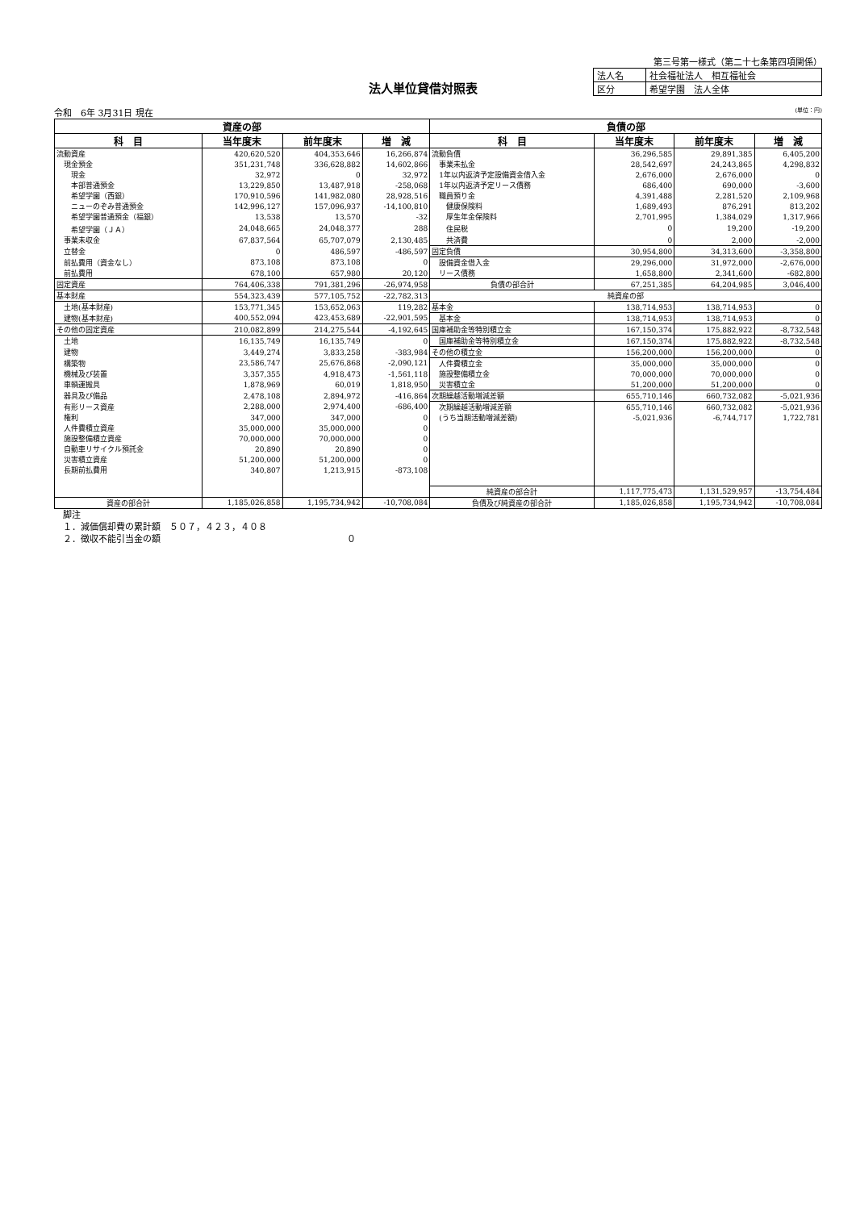第三号第一様式（第二十七条第四項関係）
法人単位貸借対照表
| 法人名 | 社会福祉法人 相互福祉会 |
| 区分 | 希望学園 法人全体 |
令和　6年 3月31日 現在 (単位：円)
| 資産の部 | | | | 負債の部 | | | |
| --- | --- | --- | --- | --- | --- | --- | --- |
| 科 目 | 当年度末 | 前年度末 | 増 減 | 科 目 | 当年度末 | 前年度末 | 増 減 |
| 流動資産 | 420,620,520 | 404,353,646 | 16,266,874 | 流動負債 | 36,296,585 | 29,891,385 | 6,405,200 |
| 現金預金 | 351,231,748 | 336,628,882 | 14,602,866 | 事業未払金 | 28,542,697 | 24,243,865 | 4,298,832 |
| 現金 | 32,972 | 0 | 32,972 | 1年以内返済予定設備資金借入金 | 2,676,000 | 2,676,000 | 0 |
| 本部普通預金 | 13,229,850 | 13,487,918 | -258,068 | 1年以内返済予定リース債務 | 686,400 | 690,000 | -3,600 |
| 希望学園（西銀） | 170,910,596 | 141,982,080 | 28,928,516 | 職員預り金 | 4,391,488 | 2,281,520 | 2,109,968 |
| ニューのぞみ普通預金 | 142,996,127 | 157,096,937 | -14,100,810 | 健康保険料 | 1,689,493 | 876,291 | 813,202 |
| 希望学園普通預金（福銀） | 13,538 | 13,570 | -32 | 厚生年金保険料 | 2,701,995 | 1,384,029 | 1,317,966 |
| 希望学園（ＪＡ） | 24,048,665 | 24,048,377 | 288 | 住民税 | 0 | 19,200 | -19,200 |
| 事業未収金 | 67,837,564 | 65,707,079 | 2,130,485 | 共済費 | 0 | 2,000 | -2,000 |
| 立替金 | 0 | 486,597 | -486,597 | 固定負債 | 30,954,800 | 34,313,600 | -3,358,800 |
| 前払費用（資金なし） | 873,108 | 873,108 | 0 | 設備資金借入金 | 29,296,000 | 31,972,000 | -2,676,000 |
| 前払費用 | 678,100 | 657,980 | 20,120 | リース債務 | 1,658,800 | 2,341,600 | -682,800 |
| 固定資産 | 764,406,338 | 791,381,296 | -26,974,958 | 負債の部合計 | 67,251,385 | 64,204,985 | 3,046,400 |
| 基本財産 | 554,323,439 | 577,105,752 | -22,782,313 | 純資産の部 | | | |
| 土地(基本財産) | 153,771,345 | 153,652,063 | 119,282 | 基本金 | 138,714,953 | 138,714,953 | 0 |
| 建物(基本財産) | 400,552,094 | 423,453,689 | -22,901,595 | 基本金 | 138,714,953 | 138,714,953 | 0 |
| その他の固定資産 | 210,082,899 | 214,275,544 | -4,192,645 | 国庫補助金等特別積立金 | 167,150,374 | 175,882,922 | -8,732,548 |
| 土地 | 16,135,749 | 16,135,749 | 0 | 国庫補助金等特別積立金 | 167,150,374 | 175,882,922 | -8,732,548 |
| 建物 | 3,449,274 | 3,833,258 | -383,984 | その他の積立金 | 156,200,000 | 156,200,000 | 0 |
| 構築物 | 23,586,747 | 25,676,868 | -2,090,121 | 人件費積立金 | 35,000,000 | 35,000,000 | 0 |
| 機械及び装置 | 3,357,355 | 4,918,473 | -1,561,118 | 施設整備積立金 | 70,000,000 | 70,000,000 | 0 |
| 車輌運搬具 | 1,878,969 | 60,019 | 1,818,950 | 災害積立金 | 51,200,000 | 51,200,000 | 0 |
| 器具及び備品 | 2,478,108 | 2,894,972 | -416,864 | 次期繰越活動増減差額 | 655,710,146 | 660,732,082 | -5,021,936 |
| 有形リース資産 | 2,288,000 | 2,974,400 | -686,400 | 次期繰越活動増減差額 | 655,710,146 | 660,732,082 | -5,021,936 |
| 権利 | 347,000 | 347,000 | 0 | (うち当期活動増減差額) | -5,021,936 | -6,744,717 | 1,722,781 |
| 人件費積立資産 | 35,000,000 | 35,000,000 | 0 | | | | |
| 施設整備積立資産 | 70,000,000 | 70,000,000 | 0 | | | | |
| 自動車リサイクル預託金 | 20,890 | 20,890 | 0 | | | | |
| 災害積立資産 | 51,200,000 | 51,200,000 | 0 | | | | |
| 長期前払費用 | 340,807 | 1,213,915 | -873,108 | | | | |
| | | | | 純資産の部合計 | 1,117,775,473 | 1,131,529,957 | -13,754,484 |
| 資産の部合計 | 1,185,026,858 | 1,195,734,942 | -10,708,084 | 負債及び純資産の部合計 | 1,185,026,858 | 1,195,734,942 | -10,708,084 |
　脚注
　１．減価償却費の累計額　５０７，４２３，４０８
　２．徴収不能引当金の額　０